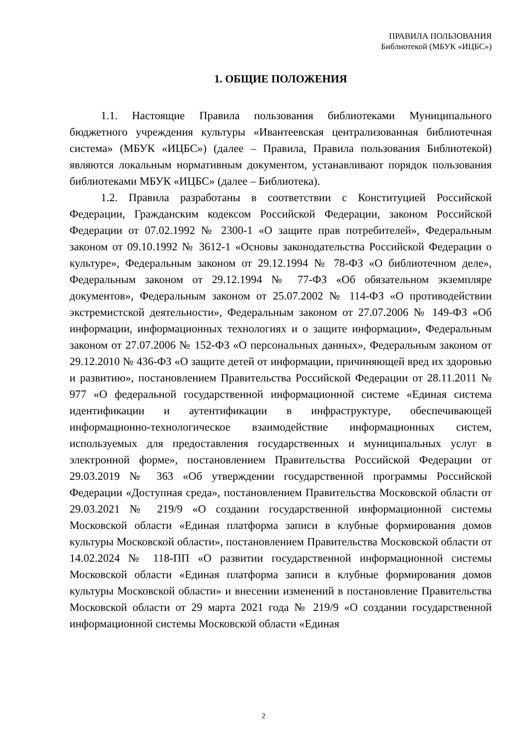ПРАВИЛА ПОЛЬЗОВАНИЯ
Библиотекой (МБУК «ИЦБС»)
1. ОБЩИЕ ПОЛОЖЕНИЯ
1.1. Настоящие Правила пользования библиотеками Муниципального бюджетного учреждения культуры «Ивантеевская централизованная библиотечная система» (МБУК «ИЦБС») (далее – Правила, Правила пользования Библиотекой) являются локальным нормативным документом, устанавливают порядок пользования библиотеками МБУК «ИЦБС» (далее – Библиотека).
1.2. Правила разработаны в соответствии с Конституцией Российской Федерации, Гражданским кодексом Российской Федерации, законом Российской Федерации от 07.02.1992 № 2300-1 «О защите прав потребителей», Федеральным законом от 09.10.1992 № 3612-1 «Основы законодательства Российской Федерации о культуре», Федеральным законом от 29.12.1994 № 78-ФЗ «О библиотечном деле», Федеральным законом от 29.12.1994 № 77-ФЗ «Об обязательном экземпляре документов», Федеральным законом от 25.07.2002 № 114-ФЗ «О противодействии экстремистской деятельности», Федеральным законом от 27.07.2006 № 149-ФЗ «Об информации, информационных технологиях и о защите информации», Федеральным законом от 27.07.2006 № 152-ФЗ «О персональных данных», Федеральным законом от 29.12.2010 № 436-ФЗ «О защите детей от информации, причиняющей вред их здоровью и развитию», постановлением Правительства Российской Федерации от 28.11.2011 № 977 «О федеральной государственной информационной системе «Единая система идентификации и аутентификации в инфраструктуре, обеспечивающей информационно-технологическое взаимодействие информационных систем, используемых для предоставления государственных и муниципальных услуг в электронной форме», постановлением Правительства Российской Федерации от 29.03.2019 № 363 «Об утверждении государственной программы Российской Федерации «Доступная среда», постановлением Правительства Московской области от 29.03.2021 № 219/9 «О создании государственной информационной системы Московской области «Единая платформа записи в клубные формирования домов культуры Московской области», постановлением Правительства Московской области от 14.02.2024 № 118-ПП «О развитии государственной информационной системы Московской области «Единая платформа записи в клубные формирования домов культуры Московской области» и внесении изменений в постановление Правительства Московской области от 29 марта 2021 года № 219/9 «О создании государственной информационной системы Московской области «Единая
2